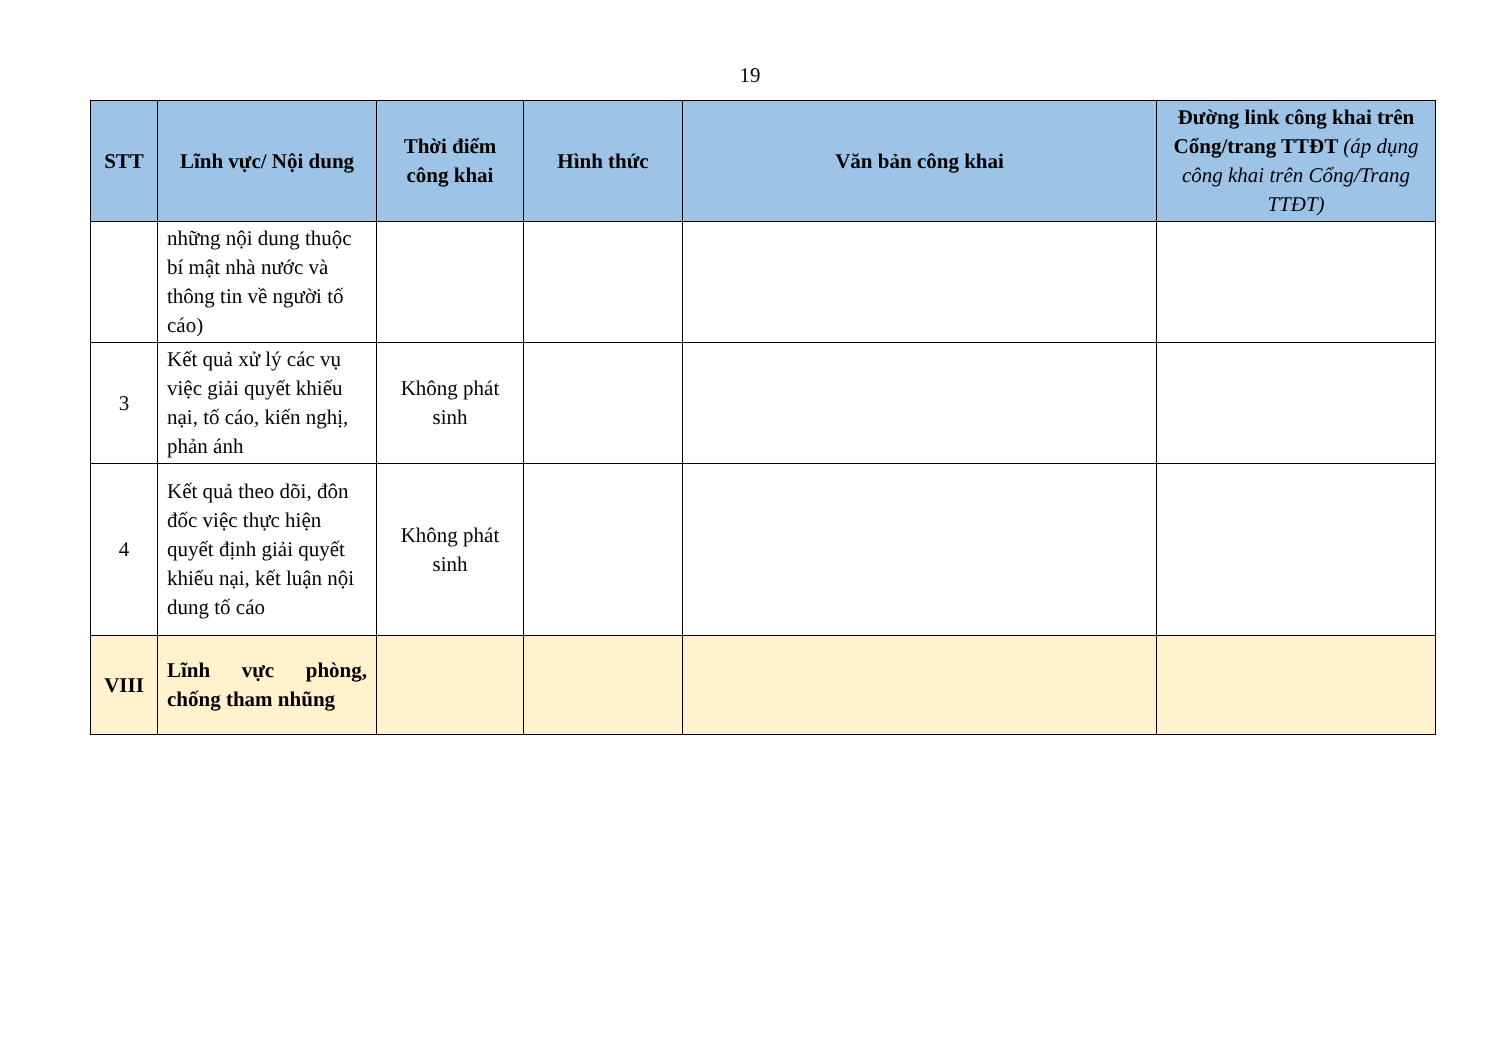19
| STT | Lĩnh vực/ Nội dung | Thời điểm công khai | Hình thức | Văn bản công khai | Đường link công khai trên Cổng/trang TTĐT (áp dụng công khai trên Cổng/Trang TTĐT) |
| --- | --- | --- | --- | --- | --- |
| | những nội dung thuộc bí mật nhà nước và thông tin về người tố cáo) | | | | |
| 3 | Kết quả xử lý các vụ việc giải quyết khiếu nại, tố cáo, kiến nghị, phản ánh | Không phát sinh | | | |
| 4 | Kết quả theo dõi, đôn đốc việc thực hiện quyết định giải quyết khiếu nại, kết luận nội dung tố cáo | Không phát sinh | | | |
| VIII | Lĩnh vực phòng, chống tham nhũng | | | | |